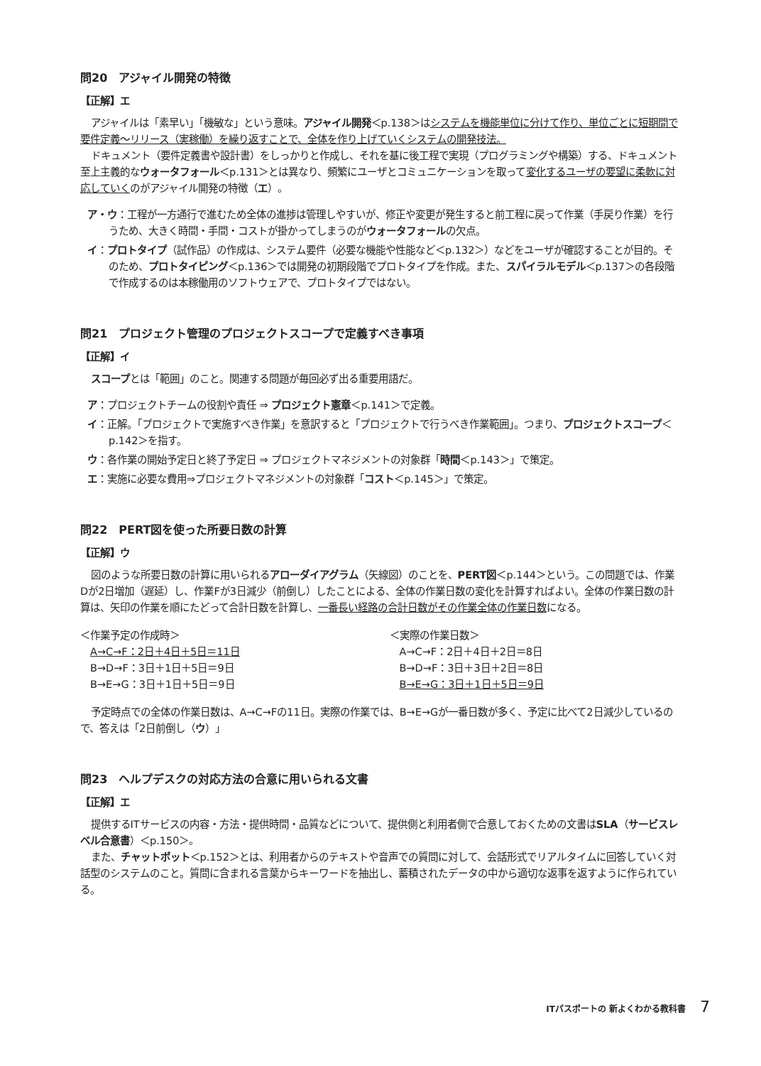問20　アジャイル開発の特徴
【正解】エ
アジャイルは「素早い」「機敏な」という意味。アジャイル開発＜p.138＞はシステムを機能単位に分けて作り、単位ごとに短期間で要件定義〜リリース（実稼働）を繰り返すことで、全体を作り上げていくシステムの開発技法。
ドキュメント（要件定義書や設計書）をしっかりと作成し、それを基に後工程で実現（プログラミングや構築）する、ドキュメント至上主義的なウォータフォール＜p.131＞とは異なり、頻繁にユーザとコミュニケーションを取って変化するユーザの要望に柔軟に対応していくのがアジャイル開発の特徴（エ）。
ア・ウ：工程が一方通行で進むため全体の進捗は管理しやすいが、修正や変更が発生すると前工程に戻って作業（手戻り作業）を行うため、大きく時間・手間・コストが掛かってしまうのがウォータフォールの欠点。
イ：プロトタイプ（試作品）の作成は、システム要件（必要な機能や性能など＜p.132＞）などをユーザが確認することが目的。そのため、プロトタイピング＜p.136＞では開発の初期段階でプロトタイプを作成。また、スパイラルモデル＜p.137＞の各段階で作成するのは本稼働用のソフトウェアで、プロトタイプではない。
問21　プロジェクト管理のプロジェクトスコープで定義すべき事項
【正解】イ
スコープとは「範囲」のこと。関連する問題が毎回必ず出る重要用語だ。
ア：プロジェクトチームの役割や責任 ⇒ プロジェクト憲章＜p.141＞で定義。
イ：正解。「プロジェクトで実施すべき作業」を意訳すると「プロジェクトで行うべき作業範囲」。つまり、プロジェクトスコープ＜p.142＞を指す。
ウ：各作業の開始予定日と終了予定日 ⇒ プロジェクトマネジメントの対象群「時間＜p.143＞」で策定。
エ：実施に必要な費用⇒プロジェクトマネジメントの対象群「コスト＜p.145＞」で策定。
問22　PERT図を使った所要日数の計算
【正解】ウ
図のような所要日数の計算に用いられるアローダイアグラム（矢線図）のことを、PERT図＜p.144＞という。この問題では、作業Dが2日増加（遅延）し、作業Fが3日減少（前倒し）したことによる、全体の作業日数の変化を計算すればよい。全体の作業日数の計算は、矢印の作業を順にたどって合計日数を計算し、一番長い経路の合計日数がその作業全体の作業日数になる。
＜作業予定の作成時＞
　A→C→F：2日＋4日＋5日＝11日
　B→D→F：3日＋1日＋5日＝9日
　B→E→G：3日＋1日＋5日＝9日
＜実際の作業日数＞
　A→C→F：2日＋4日＋2日＝8日
　B→D→F：3日＋3日＋2日＝8日
　B→E→G：3日＋1日＋5日＝9日
予定時点での全体の作業日数は、A→C→Fの11日。実際の作業では、B→E→Gが一番日数が多く、予定に比べて2日減少しているので、答えは「2日前倒し（ウ）」
問23　ヘルプデスクの対応方法の合意に用いられる文書
【正解】エ
提供するITサービスの内容・方法・提供時間・品質などについて、提供側と利用者側で合意しておくための文書はSLA（サービスレベル合意書）＜p.150＞。
また、チャットボット＜p.152＞とは、利用者からのテキストや音声での質問に対して、会話形式でリアルタイムに回答していく対話型のシステムのこと。質問に含まれる言葉からキーワードを抽出し、蓄積されたデータの中から適切な返事を返すように作られている。
ITパスポートの 新よくわかる教科書 7